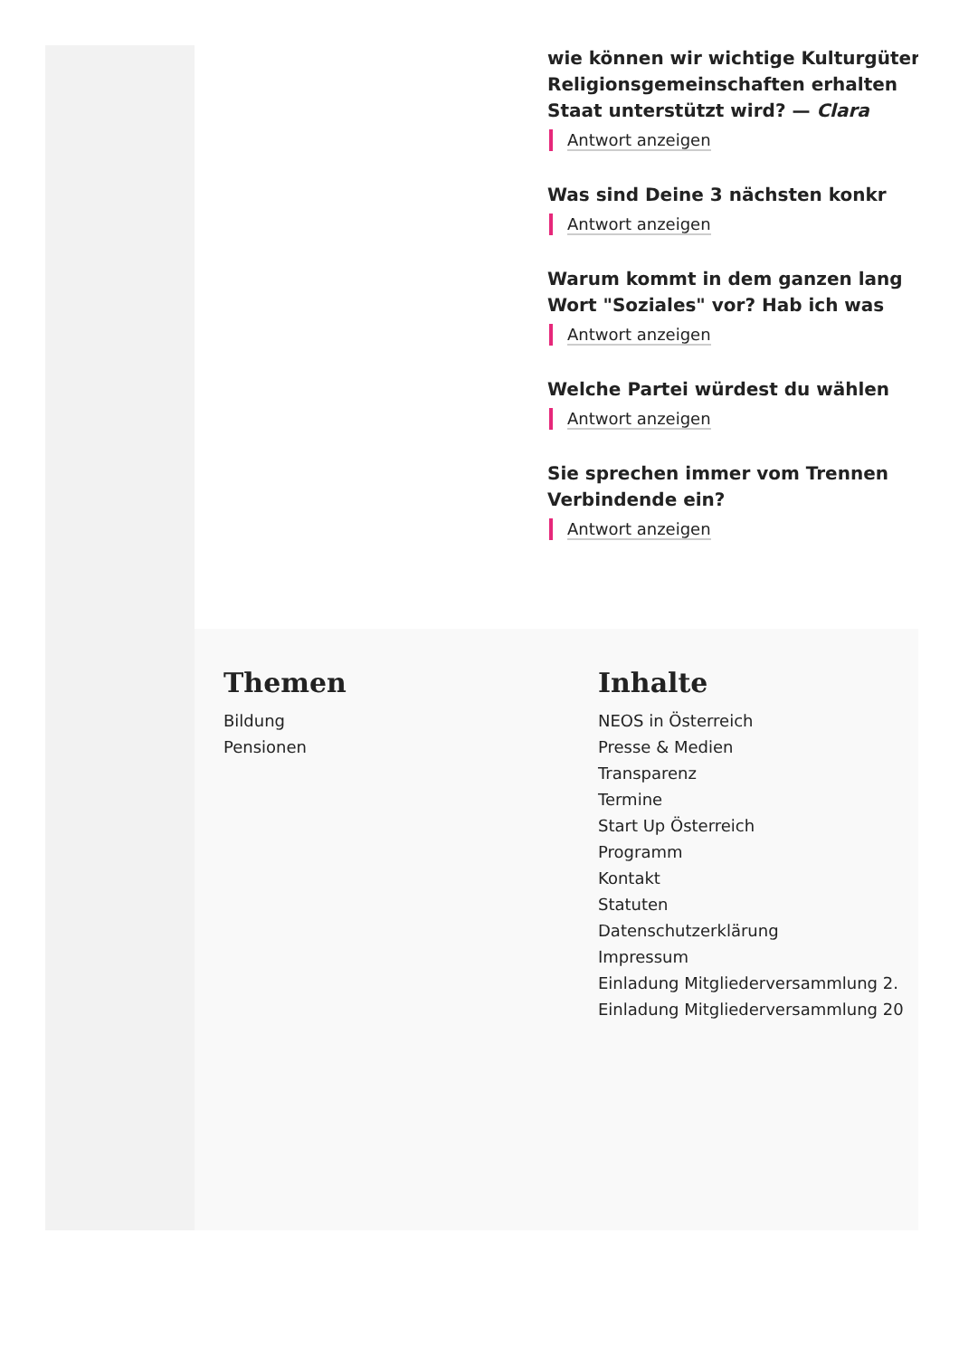wie können wir wichtige Kulturgüter
Religionsgemeinschaften erhalten
Staat unterstützt wird? — Clara
Antwort anzeigen
Was sind Deine 3 nächsten konkr
Antwort anzeigen
Warum kommt in dem ganzen lang
Wort "Soziales" vor? Hab ich was
Antwort anzeigen
Welche Partei würdest du wählen
Antwort anzeigen
Sie sprechen immer vom Trennen
Verbindende ein?
Antwort anzeigen
Themen
Bildung
Pensionen
Inhalte
NEOS in Österreich
Presse & Medien
Transparenz
Termine
Start Up Österreich
Programm
Kontakt
Statuten
Datenschutzerklärung
Impressum
Einladung Mitgliederversammlung 2.
Einladung Mitgliederversammlung 20